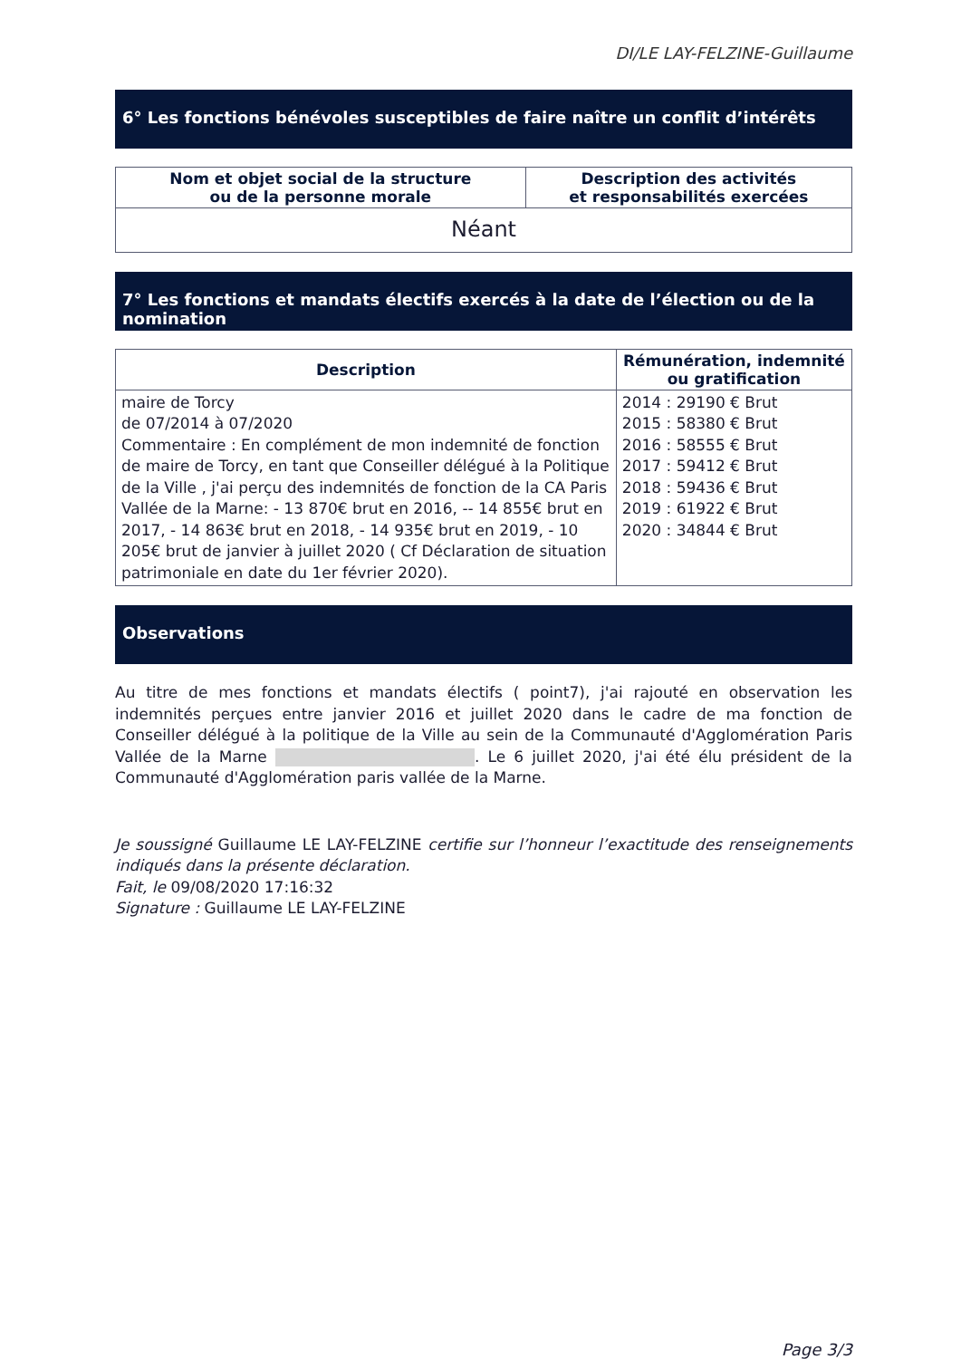DI/LE LAY-FELZINE-Guillaume
6° Les fonctions bénévoles susceptibles de faire naître un conflit d’intérêts
| Nom et objet social de la structure ou de la personne morale | Description des activités et responsabilités exercées |
| --- | --- |
| Néant | |
7° Les fonctions et mandats électifs exercés à la date de l’élection ou de la nomination
| Description | Rémunération, indemnité ou gratification |
| --- | --- |
| maire de Torcy de 07/2014 à 07/2020 Commentaire : En complément de mon indemnité de fonction de maire de Torcy, en tant que Conseiller délégué à la Politique de la Ville , j'ai perçu des indemnités de fonction de la CA Paris Vallée de la Marne: - 13 870€ brut en 2016, -- 14 855€ brut en 2017, - 14 863€ brut en 2018, - 14 935€ brut en 2019, - 10 205€ brut de janvier à juillet 2020 ( Cf Déclaration de situation patrimoniale en date du 1er février 2020). | 2014 : 29190 € Brut 2015 : 58380 € Brut 2016 : 58555 € Brut 2017 : 59412 € Brut 2018 : 59436 € Brut 2019 : 61922 € Brut 2020 : 34844 € Brut |
Observations
Au titre de mes fonctions et mandats électifs ( point7), j'ai rajouté en observation les indemnités perçues entre janvier 2016 et juillet 2020 dans le cadre de ma fonction de Conseiller délégué à la politique de la Ville au sein de la Communauté d'Agglomération Paris Vallée de la Marne . Le 6 juillet 2020, j'ai été élu président de la Communauté d'Agglomération paris vallée de la Marne.
Je soussigné Guillaume LE LAY-FELZINE certifie sur l’honneur l’exactitude des renseignements indiqués dans la présente déclaration.
Fait, le 09/08/2020 17:16:32
Signature : Guillaume LE LAY-FELZINE
Page 3/3